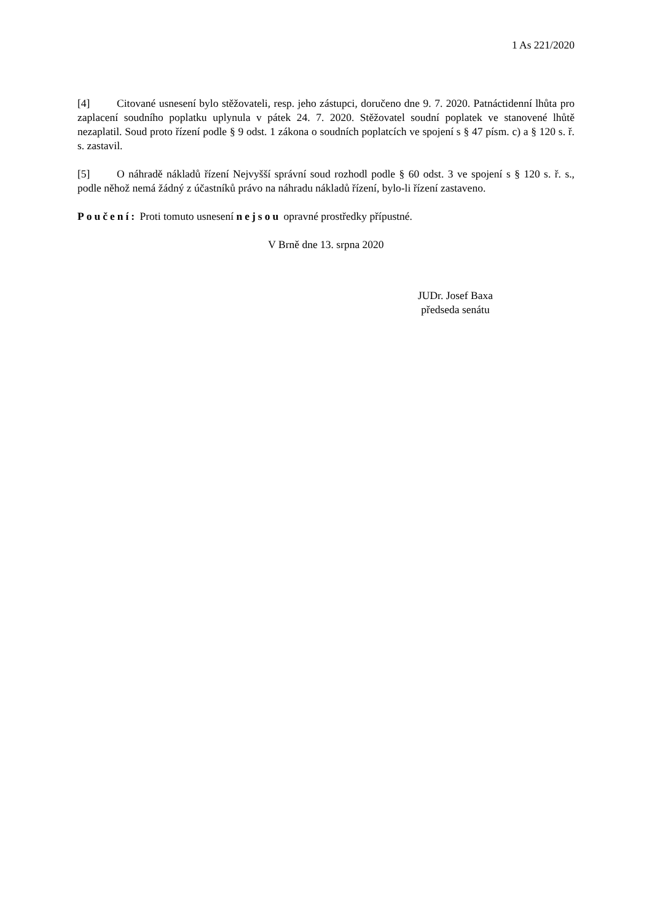1 As 221/2020
[4] Citované usnesení bylo stěžovateli, resp. jeho zástupci, doručeno dne 9. 7. 2020. Patnáctidenní lhůta pro zaplacení soudního poplatku uplynula v pátek 24. 7. 2020. Stěžovatel soudní poplatek ve stanovené lhůtě nezaplatil. Soud proto řízení podle § 9 odst. 1 zákona o soudních poplatcích ve spojení s § 47 písm. c) a § 120 s. ř. s. zastavil.
[5] O náhradě nákladů řízení Nejvyšší správní soud rozhodl podle § 60 odst. 3 ve spojení s § 120 s. ř. s., podle něhož nemá žádný z účastníků právo na náhradu nákladů řízení, bylo-li řízení zastaveno.
Poučení: Proti tomuto usnesení nejsou opravné prostředky přípustné.
V Brně dne 13. srpna 2020
JUDr. Josef Baxa
předseda senátu